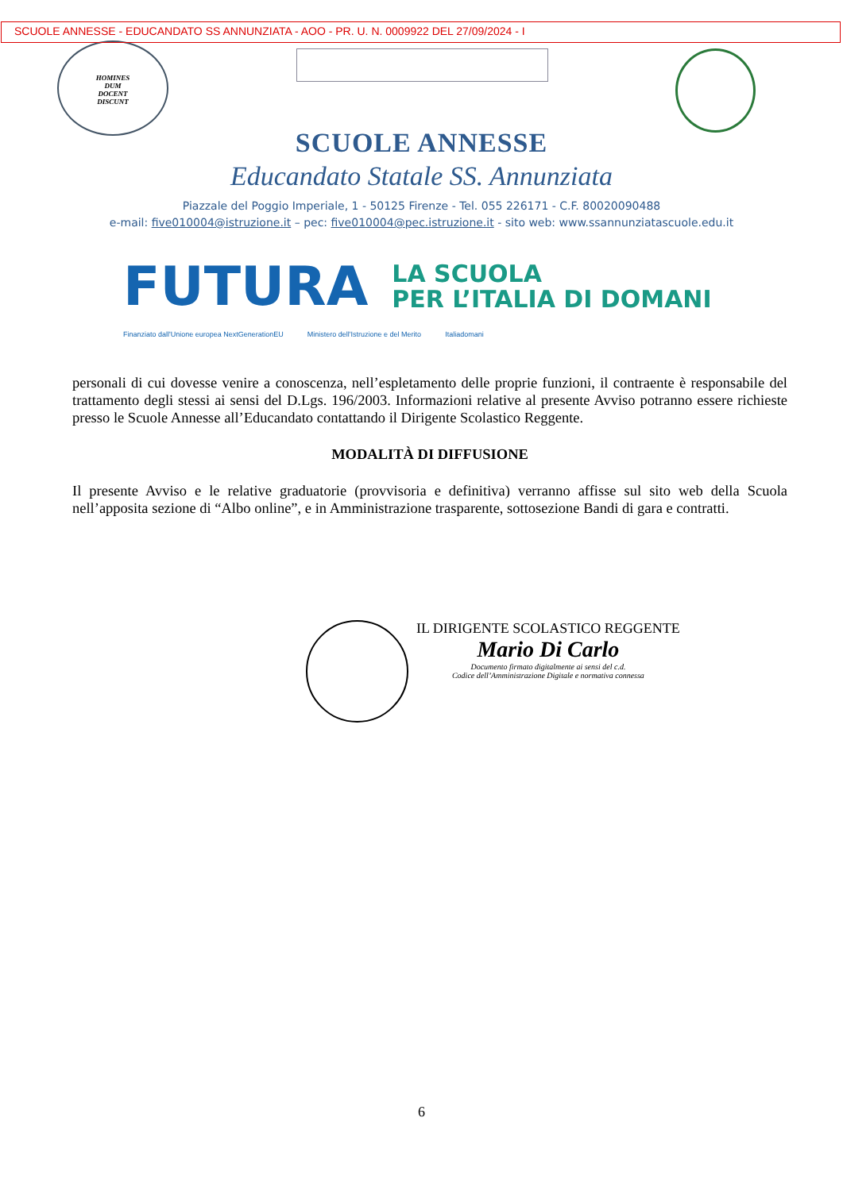SCUOLE ANNESSE - EDUCANDATO SS ANNUNZIATA - AOO - PR. U. N. 0009922 DEL 27/09/2024 - I
HOMINES
DUM
DOCENT
DISCUNT
SCUOLE ANNESSE
Educandato Statale SS. Annunziata
Piazzale del Poggio Imperiale, 1 - 50125 Firenze - Tel. 055 226171 - C.F. 80020090488
e-mail: five010004@istruzione.it – pec: five010004@pec.istruzione.it - sito web: www.ssannunziatascuole.edu.it
FUTURA
LA SCUOLA
PER L’ITALIA DI DOMANI
Finanziato dall'Unione europea NextGenerationEU Ministero dell'Istruzione e del Merito Italiadomani
personali di cui dovesse venire a conoscenza, nell’espletamento delle proprie funzioni, il contraente è responsabile del trattamento degli stessi ai sensi del D.Lgs. 196/2003. Informazioni relative al presente Avviso potranno essere richieste presso le Scuole Annesse all’Educandato contattando il Dirigente Scolastico Reggente.
MODALITÀ DI DIFFUSIONE
Il presente Avviso e le relative graduatorie (provvisoria e definitiva) verranno affisse sul sito web della Scuola nell’apposita sezione di “Albo online”, e in Amministrazione trasparente, sottosezione Bandi di gara e contratti.
IL DIRIGENTE SCOLASTICO REGGENTE
Mario Di Carlo
Documento firmato digitalmente ai sensi del c.d.
Codice dell’Amministrazione Digitale e normativa connessa
6